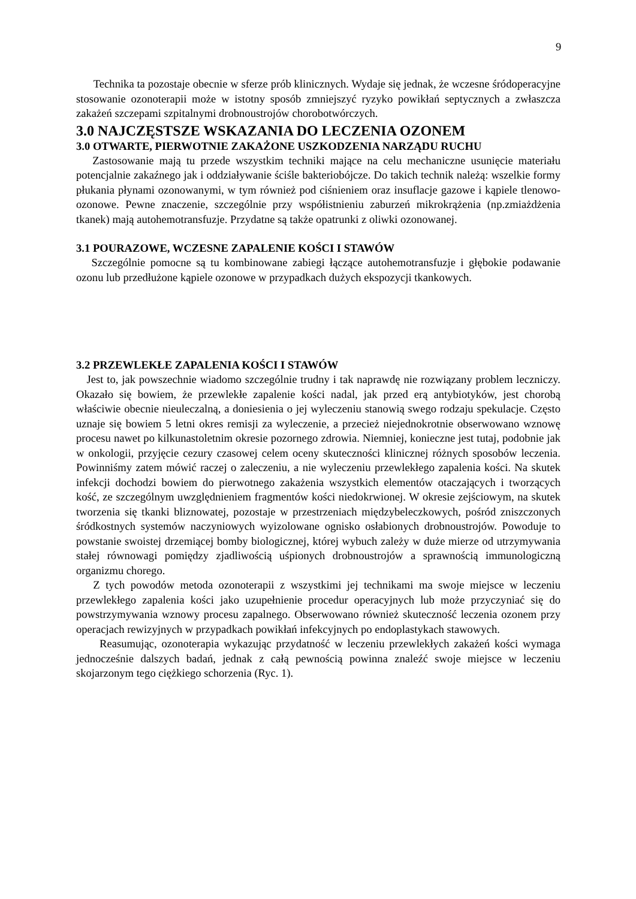9
Technika ta pozostaje obecnie w sferze prób klinicznych. Wydaje się jednak, że wczesne śródoperacyjne stosowanie ozonoterapii może w istotny sposób zmniejszyć ryzyko powikłań septycznych a zwłaszcza zakażeń szczepami szpitalnymi drobnoustrojów chorobotwórczych.
3.0 NAJCZĘSTSZE WSKAZANIA DO LECZENIA OZONEM
3.0 OTWARTE, PIERWOTNIE ZAKAŻONE USZKODZENIA NARZĄDU RUCHU
Zastosowanie mają tu przede wszystkim techniki mające na celu mechaniczne usunięcie materiału potencjalnie zakaźnego jak i oddziaływanie ściśle bakteriobójcze. Do takich technik należą: wszelkie formy płukania płynami ozonowanymi, w tym również pod ciśnieniem oraz insuflacje gazowe i kąpiele tlenowo- ozonowe. Pewne znaczenie, szczególnie przy współistnieniu zaburzeń mikrokrążenia (np.zmiażdżenia tkanek) mają autohemotransfuzje. Przydatne są także opatrunki z oliwki ozonowanej.
3.1 POURAZOWE, WCZESNE ZAPALENIE KOŚCI I STAWÓW
Szczególnie pomocne są tu kombinowane zabiegi łączące autohemotransfuzje i głębokie podawanie ozonu lub przedłużone kąpiele ozonowe w przypadkach dużych ekspozycji tkankowych.
3.2 PRZEWLEKŁE ZAPALENIA KOŚCI I STAWÓW
Jest to, jak powszechnie wiadomo szczególnie trudny i tak naprawdę nie rozwiązany problem leczniczy. Okazało się bowiem, że przewlekłe zapalenie kości nadal, jak przed erą antybiotyków, jest chorobą właściwie obecnie nieuleczalną, a doniesienia o jej wyleczeniu stanowią swego rodzaju spekulacje. Często uznaje się bowiem 5 letni okres remisji za wyleczenie, a przecież niejednokrotnie obserwowano wznowę procesu nawet po kilkunastoletnim okresie pozornego zdrowia. Niemniej, konieczne jest tutaj, podobnie jak w onkologii, przyjęcie cezury czasowej celem oceny skuteczności klinicznej różnych sposobów leczenia. Powinniśmy zatem mówić raczej o zaleczeniu, a nie wyleczeniu przewlekłego zapalenia kości. Na skutek infekcji dochodzi bowiem do pierwotnego zakażenia wszystkich elementów otaczających i tworzących kość, ze szczególnym uwzględnieniem fragmentów kości niedokrwionej. W okresie zejściowym, na skutek tworzenia się tkanki bliznowatej, pozostaje w przestrzeniach międzybeleczkowych, pośród zniszczonych śródkostnych systemów naczyniowych wyizolowane ognisko osłabionych drobnoustrojów. Powoduje to powstanie swoistej drzemiącej bomby biologicznej, której wybuch zależy w duże mierze od utrzymywania stałej równowagi pomiędzy zjadliwością uśpionych drobnoustrojów a sprawnością immunologiczną organizmu chorego.
Z tych powodów metoda ozonoterapii z wszystkimi jej technikami ma swoje miejsce w leczeniu przewlekłego zapalenia kości jako uzupełnienie procedur operacyjnych lub może przyczyniać się do powstrzymywania wznowy procesu zapalnego. Obserwowano również skuteczność leczenia ozonem przy operacjach rewizyjnych w przypadkach powikłań infekcyjnych po endoplastykach stawowych.
Reasumując, ozonoterapia wykazując przydatność w leczeniu przewlekłych zakażeń kości wymaga jednocześnie dalszych badań, jednak z całą pewnością powinna znaleźć swoje miejsce w leczeniu skojarzonym tego ciężkiego schorzenia (Ryc. 1).